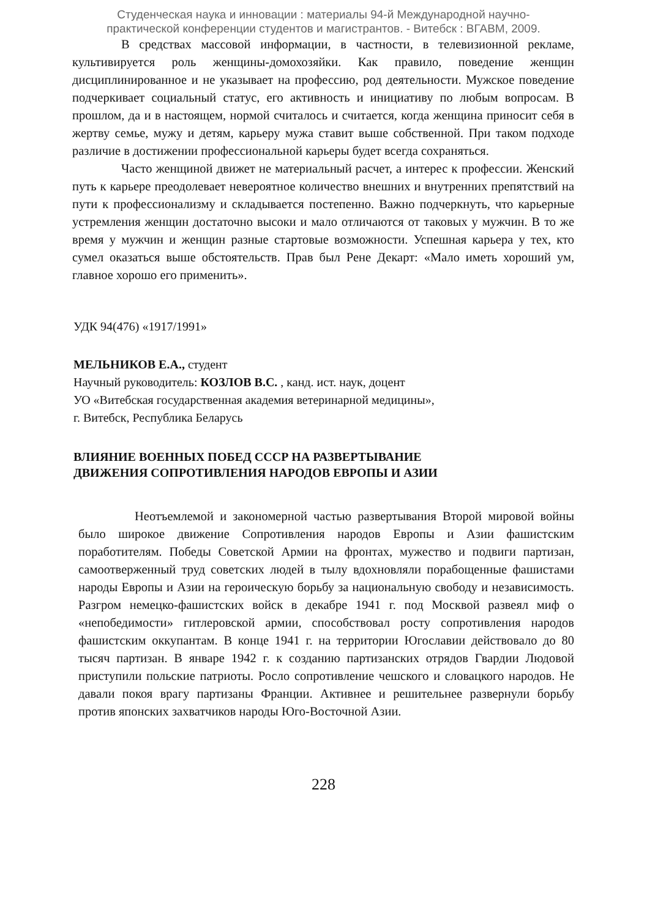Студенческая наука и инновации : материалы 94-й Международной научно-
практической конференции студентов и магистрантов. - Витебск : ВГАВМ, 2009.
В средствах массовой информации, в частности, в телевизионной рекламе, культивируется роль женщины-домохозяйки. Как правило, поведение женщин дисциплинированное и не указывает на профессию, род деятельности. Мужское поведение подчеркивает социальный статус, его активность и инициативу по любым вопросам. В прошлом, да и в настоящем, нормой считалось и считается, когда женщина приносит себя в жертву семье, мужу и детям, карьеру мужа ставит выше собственной. При таком подходе различие в достижении профессиональной карьеры будет всегда сохраняться.
Часто женщиной движет не материальный расчет, а интерес к профессии. Женский путь к карьере преодолевает невероятное количество внешних и внутренних препятствий на пути к профессионализму и складывается постепенно. Важно подчеркнуть, что карьерные устремления женщин достаточно высоки и мало отличаются от таковых у мужчин. В то же время у мужчин и женщин разные стартовые возможности. Успешная карьера у тех, кто сумел оказаться выше обстоятельств. Прав был Рене Декарт: «Мало иметь хороший ум, главное хорошо его применить».
УДК 94(476) «1917/1991»
МЕЛЬНИКОВ Е.А., студент
Научный руководитель: КОЗЛОВ В.С. , канд. ист. наук, доцент
УО «Витебская государственная академия ветеринарной медицины»,
г. Витебск, Республика Беларусь
ВЛИЯНИЕ ВОЕННЫХ ПОБЕД СССР НА РАЗВЕРТЫВАНИЕ
ДВИЖЕНИЯ СОПРОТИВЛЕНИЯ НАРОДОВ ЕВРОПЫ И АЗИИ
Неотъемлемой и закономерной частью развертывания Второй мировой войны было широкое движение Сопротивления народов Европы и Азии фашистским поработителям. Победы Советской Армии на фронтах, мужество и подвиги партизан, самоотверженный труд советских людей в тылу вдохновляли порабощенные фашистами народы Европы и Азии на героическую борьбу за национальную свободу и независимость. Разгром немецко-фашистских войск в декабре 1941 г. под Москвой развеял миф о «непобедимости» гитлеровской армии, способствовал росту сопротивления народов фашистским оккупантам. В конце 1941 г. на территории Югославии действовало до 80 тысяч партизан. В январе 1942 г. к созданию партизанских отрядов Гвардии Людовой приступили польские патриоты. Росло сопротивление чешского и словацкого народов. Не давали покоя врагу партизаны Франции. Активнее и решительнее развернули борьбу против японских захватчиков народы Юго-Восточной Азии.
228